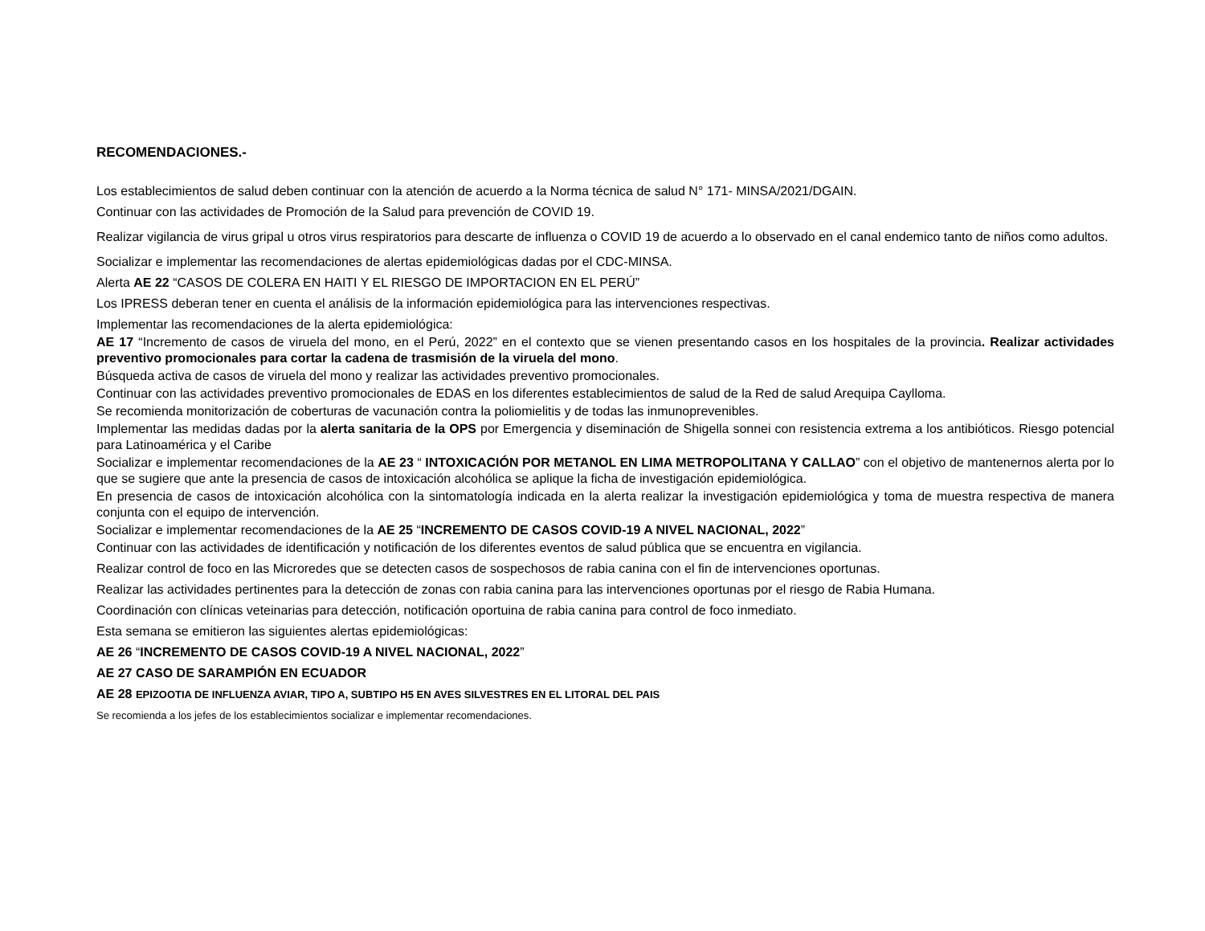RECOMENDACIONES.-
Los establecimientos de salud deben continuar con la atención de acuerdo a la Norma técnica de salud N° 171- MINSA/2021/DGAIN.
Continuar con las actividades de Promoción de la Salud para prevención de COVID 19.
Realizar vigilancia de virus gripal u otros virus respiratorios para descarte de influenza o COVID 19 de acuerdo a lo observado en el canal endemico tanto de niños como adultos.
Socializar e implementar las recomendaciones de alertas epidemiológicas dadas por el CDC-MINSA.
Alerta AE 22 “CASOS DE COLERA EN HAITI Y EL RIESGO DE IMPORTACION EN EL PERÚ”
Los IPRESS deberan tener en cuenta el análisis de la información epidemiológica para las intervenciones respectivas.
Implementar las recomendaciones de la alerta epidemiológica:
AE 17 “Incremento de casos de viruela del mono, en el Perú, 2022” en el contexto que se vienen presentando casos en los hospitales de la provincia. Realizar actividades preventivo promocionales para cortar la cadena de trasmisión de la viruela del mono.
Búsqueda activa de casos de viruela del mono y realizar las actividades preventivo promocionales.
Continuar con las actividades preventivo promocionales de EDAS en los diferentes establecimientos de salud de la Red de salud Arequipa Caylloma.
Se recomienda monitorización de coberturas de vacunación contra la poliomielitis y de todas las inmunoprevenibles.
Implementar las medidas dadas por la alerta sanitaria de la OPS por Emergencia y diseminación de Shigella sonnei con resistencia extrema a los antibióticos. Riesgo potencial para Latinoamérica y el Caribe
Socializar e implementar recomendaciones de la AE 23 “ INTOXICACIÓN POR METANOL EN LIMA METROPOLITANA Y CALLAO” con el objetivo de mantenernos alerta por lo que se sugiere que ante la presencia de casos de intoxicación alcohólica se aplique la ficha de investigación epidemiológica.
En presencia de casos de intoxicación alcohólica con la sintomatología indicada en la alerta realizar la investigación epidemiológica y toma de muestra respectiva de manera conjunta con el equipo de intervención.
Socializar e implementar recomendaciones de la AE 25 “INCREMENTO DE CASOS COVID-19 A NIVEL NACIONAL, 2022”
Continuar con las actividades de identificación y notificación de los diferentes eventos de salud pública que se encuentra en vigilancia.
Realizar control de foco en las Microredes que se detecten casos de sospechosos de rabia canina con el fin de intervenciones oportunas.
Realizar las actividades pertinentes para la detección de zonas con rabia canina para las intervenciones oportunas por el riesgo de Rabia Humana.
Coordinación con clínicas veteinarias para detección, notificación oportuina de rabia canina para control de foco inmediato.
Esta semana se emitieron las siguientes alertas epidemiológicas:
AE 26 “INCREMENTO DE CASOS COVID-19 A NIVEL NACIONAL, 2022”
AE 27 CASO DE SARAMPIÓN EN ECUADOR
AE 28 EPIZOOTIA DE INFLUENZA AVIAR, TIPO A, SUBTIPO H5 EN AVES SILVESTRES EN EL LITORAL DEL PAIS
Se recomienda a los jefes de los establecimientos socializar e implementar recomendaciones.